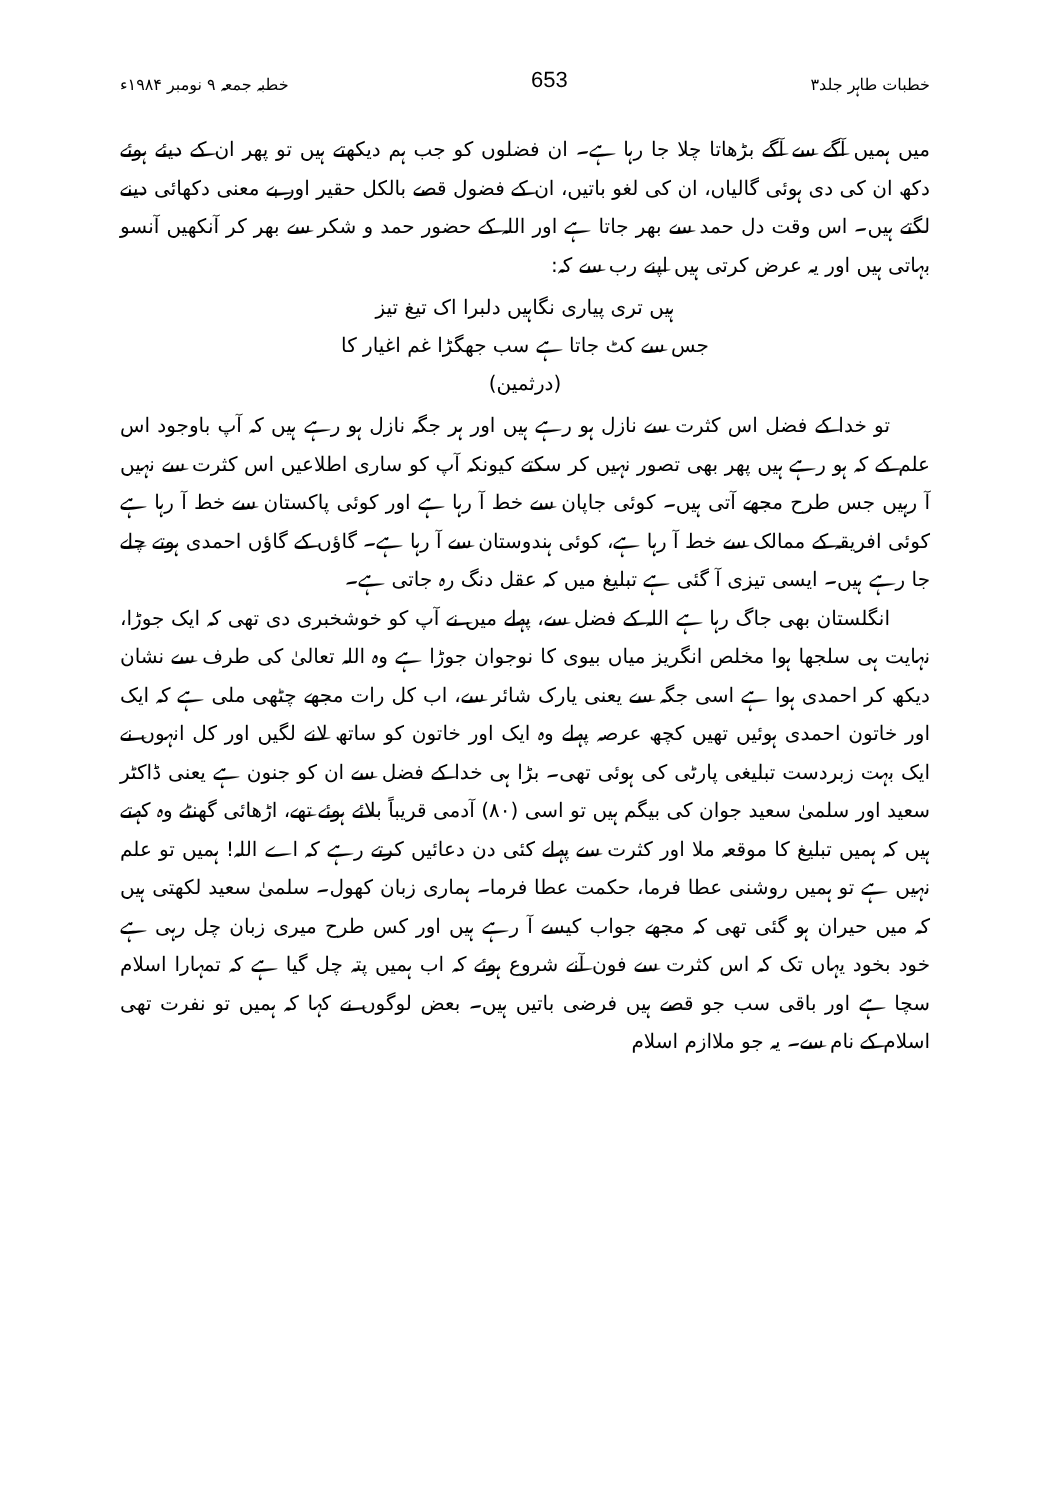خطبات طاہر جلد۳ 653 خطبہ جمعہ ۹ نومبر ۱۹۸۴ء
میں ہمیں آگے سے آگے بڑھاتا چلا جا رہا ہے۔ ان فضلوں کو جب ہم دیکھتے ہیں تو پھر ان کے دیئے ہوئے دکھ ان کی دی ہوئی گالیاں، ان کی لغو باتیں، ان کے فضول قصے بالکل حقیر اور بے معنی دکھائی دینے لگتے ہیں۔ اس وقت دل حمد سے بھر جاتا ہے اور اللہ کے حضور حمد و شکر سے بھر کر آنکھیں آنسو بہاتی ہیں اور یہ عرض کرتی ہیں اپنے رب سے کہ:
ہیں تری پیاری نگاہیں دلبرا اک تیغ تیز
جس سے کٹ جاتا ہے سب جھگڑا غم اغیار کا
(درثمین)
تو خدا کے فضل اس کثرت سے نازل ہو رہے ہیں اور ہر جگہ نازل ہو رہے ہیں کہ آپ باوجود اس علم کے کہ ہو رہے ہیں پھر بھی تصور نہیں کر سکتے کیونکہ آپ کو ساری اطلاعیں اس کثرت سے نہیں آ رہیں جس طرح مجھے آتی ہیں۔ کوئی جاپان سے خط آ رہا ہے اور کوئی پاکستان سے خط آ رہا ہے کوئی افریقہ کے ممالک سے خط آ رہا ہے، کوئی ہندوستان سے آ رہا ہے۔ گاؤں کے گاؤں احمدی ہوتے چلے جا رہے ہیں۔ ایسی تیزی آ گئی ہے تبلیغ میں کہ عقل دنگ رہ جاتی ہے۔
انگلستان بھی جاگ رہا ہے اللہ کے فضل سے، پہلے میں نے آپ کو خوشخبری دی تھی کہ ایک جوڑا، نہایت ہی سلجھا ہوا مخلص انگریز میاں بیوی کا نوجوان جوڑا ہے وہ اللہ تعالیٰ کی طرف سے نشان دیکھ کر احمدی ہوا ہے اسی جگہ سے یعنی یارک شائر سے، اب کل رات مجھے چٹھی ملی ہے کہ ایک اور خاتون احمدی ہوئیں تھیں کچھ عرصہ پہلے وہ ایک اور خاتون کو ساتھ لانے لگیں اور کل انہوں نے ایک بہت زبردست تبلیغی پارٹی کی ہوئی تھی۔ بڑا ہی خدا کے فضل سے ان کو جنون ہے یعنی ڈاکٹر سعید اور سلمیٰ سعید جوان کی بیگم ہیں تو اسی (۸۰) آدمی قریباً بلائے ہوئے تھے، اڑھائی گھنٹے وہ کہتے ہیں کہ ہمیں تبلیغ کا موقعہ ملا اور کثرت سے پہلے کئی دن دعائیں کرتے رہے کہ اے اللہ! ہمیں تو علم نہیں ہے تو ہمیں روشنی عطا فرما، حکمت عطا فرما۔ ہماری زبان کھول۔ سلمیٰ سعید لکھتی ہیں کہ میں حیران ہو گئی تھی کہ مجھے جواب کیسے آ رہے ہیں اور کس طرح میری زبان چل رہی ہے خود بخود یہاں تک کہ اس کثرت سے فون آنے شروع ہوئے کہ اب ہمیں پتہ چل گیا ہے کہ تمہارا اسلام سچا ہے اور باقی سب جو قصے ہیں فرضی باتیں ہیں۔ بعض لوگوں نے کہا کہ ہمیں تو نفرت تھی اسلام کے نام سے۔ یہ جو ملاازم اسلام